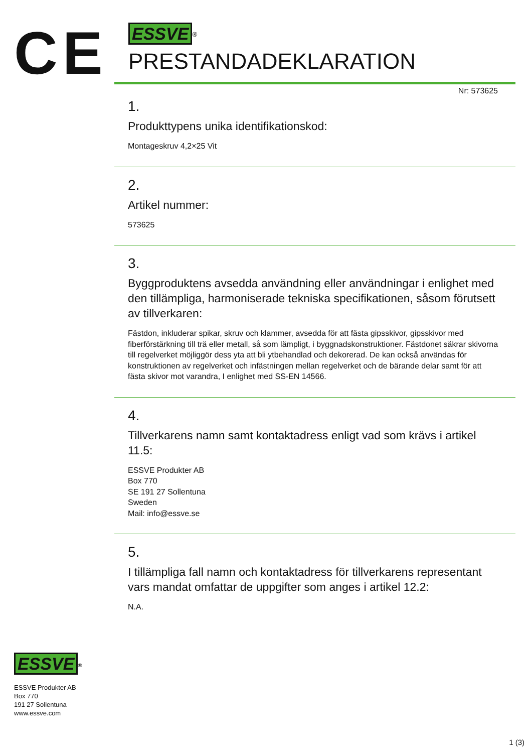CE
ESSVE<sup>®</sup>
PRESTANDADEKLARATION
Nr: 573625
1.
Produkttypens unika identifikationskod:
Montageskruv 4,2×25 Vit
2.
Artikel nummer:
573625
3.
Byggproduktens avsedda användning eller användningar i enlighet med den tillämpliga, harmoniserade tekniska specifikationen, såsom förutsett av tillverkaren:
Fästdon, inkluderar spikar, skruv och klammer, avsedda för att fästa gipsskivor, gipsskivor med fiberförstärkning till trä eller metall, så som lämpligt, i byggnadskonstruktioner. Fästdonet säkrar skivorna till regelverket möjliggör dess yta att bli ytbehandlad och dekorerad. De kan också användas för konstruktionen av regelverket och infästningen mellan regelverket och de bärande delar samt för att fästa skivor mot varandra, I enlighet med SS-EN 14566.
4.
Tillverkarens namn samt kontaktadress enligt vad som krävs i artikel 11.5:
ESSVE Produkter AB
Box 770
SE 191 27 Sollentuna
Sweden
Mail: info@essve.se
5.
I tillämpliga fall namn och kontaktadress för tillverkarens representant vars mandat omfattar de uppgifter som anges i artikel 12.2:
N.A.
ESSVE<sup>®</sup>
ESSVE Produkter AB
Box 770
191 27 Sollentuna
www.essve.com
1 (3)